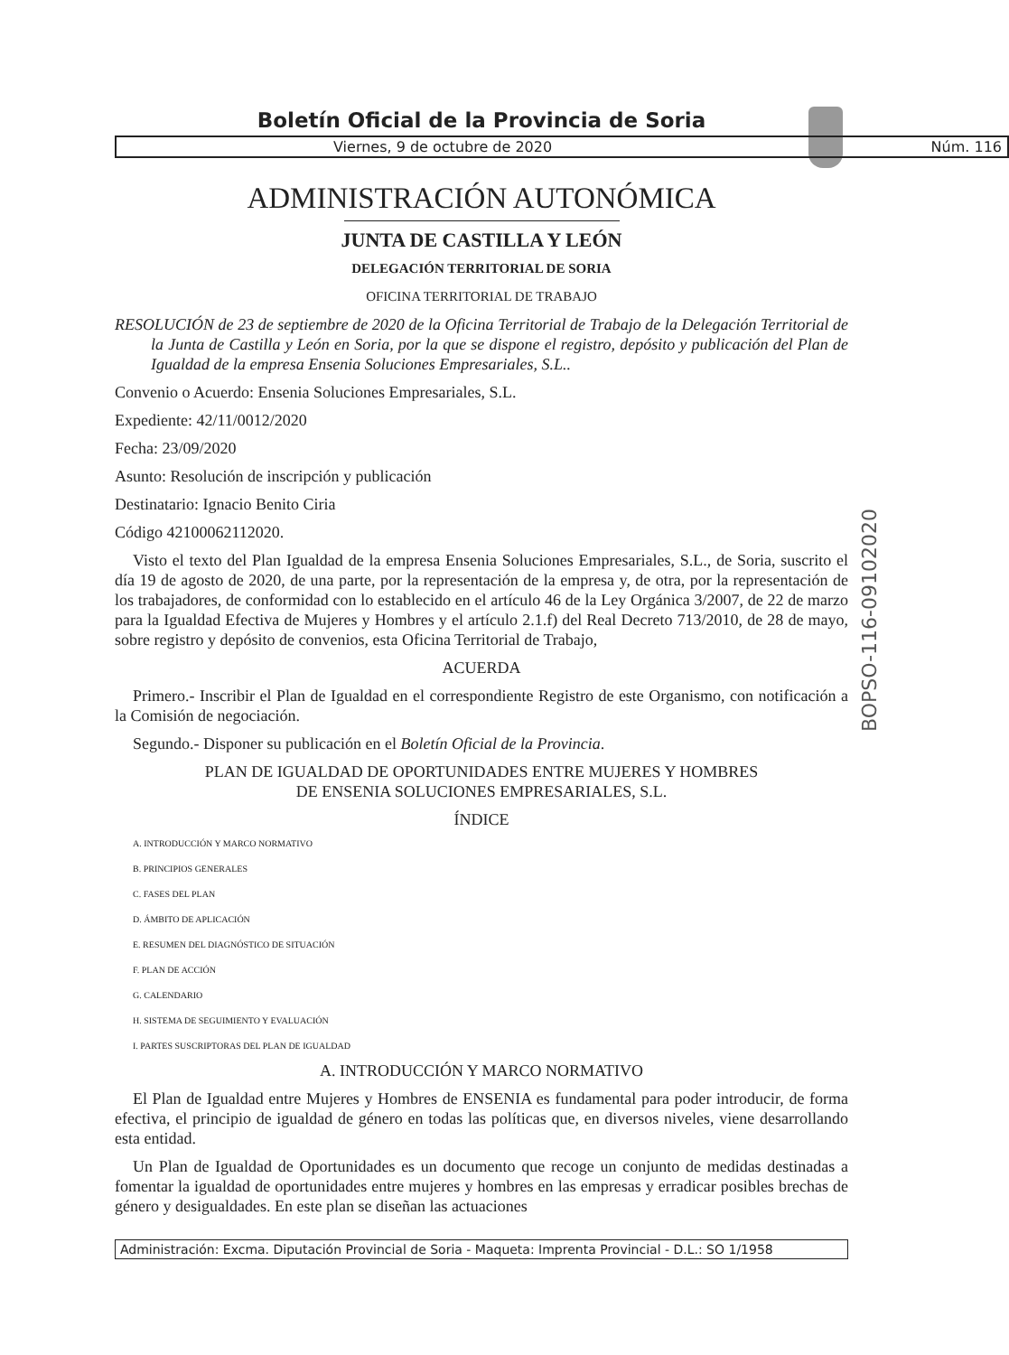Boletín Oficial de la Provincia de Soria
Viernes, 9 de octubre de 2020 Núm. 116
ADMINISTRACIÓN AUTONÓMICA
JUNTA DE CASTILLA Y LEÓN
DELEGACIÓN TERRITORIAL DE SORIA
OFICINA TERRITORIAL DE TRABAJO
RESOLUCIÓN de 23 de septiembre de 2020 de la Oficina Territorial de Trabajo de la Delegación Territorial de la Junta de Castilla y León en Soria, por la que se dispone el registro, depósito y publicación del Plan de Igualdad de la empresa Ensenia Soluciones Empresariales, S.L..
Convenio o Acuerdo: Ensenia Soluciones Empresariales, S.L.
Expediente: 42/11/0012/2020
Fecha: 23/09/2020
Asunto: Resolución de inscripción y publicación
Destinatario: Ignacio Benito Ciria
Código 42100062112020.
Visto el texto del Plan Igualdad de la empresa Ensenia Soluciones Empresariales, S.L., de Soria, suscrito el día 19 de agosto de 2020, de una parte, por la representación de la empresa y, de otra, por la representación de los trabajadores, de conformidad con lo establecido en el artículo 46 de la Ley Orgánica 3/2007, de 22 de marzo para la Igualdad Efectiva de Mujeres y Hombres y el artículo 2.1.f) del Real Decreto 713/2010, de 28 de mayo, sobre registro y depósito de convenios, esta Oficina Territorial de Trabajo,
ACUERDA
Primero.- Inscribir el Plan de Igualdad en el correspondiente Registro de este Organismo, con notificación a la Comisión de negociación.
Segundo.- Disponer su publicación en el Boletín Oficial de la Provincia.
PLAN DE IGUALDAD DE OPORTUNIDADES ENTRE MUJERES Y HOMBRES
DE ENSENIA SOLUCIONES EMPRESARIALES, S.L.
ÍNDICE
A. INTRODUCCIÓN Y MARCO NORMATIVO
B. PRINCIPIOS GENERALES
C. FASES DEL PLAN
D. ÁMBITO DE APLICACIÓN
E. RESUMEN DEL DIAGNÓSTICO DE SITUACIÓN
F. PLAN DE ACCIÓN
G. CALENDARIO
H. SISTEMA DE SEGUIMIENTO Y EVALUACIÓN
I. PARTES SUSCRIPTORAS DEL PLAN DE IGUALDAD
A. INTRODUCCIÓN Y MARCO NORMATIVO
El Plan de Igualdad entre Mujeres y Hombres de ENSENIA es fundamental para poder introducir, de forma efectiva, el principio de igualdad de género en todas las políticas que, en diversos niveles, viene desarrollando esta entidad.
Un Plan de Igualdad de Oportunidades es un documento que recoge un conjunto de medidas destinadas a fomentar la igualdad de oportunidades entre mujeres y hombres en las empresas y erradicar posibles brechas de género y desigualdades. En este plan se diseñan las actuaciones
BOPSO-116-09102020
Administración: Excma. Diputación Provincial de Soria - Maqueta: Imprenta Provincial - D.L.: SO 1/1958